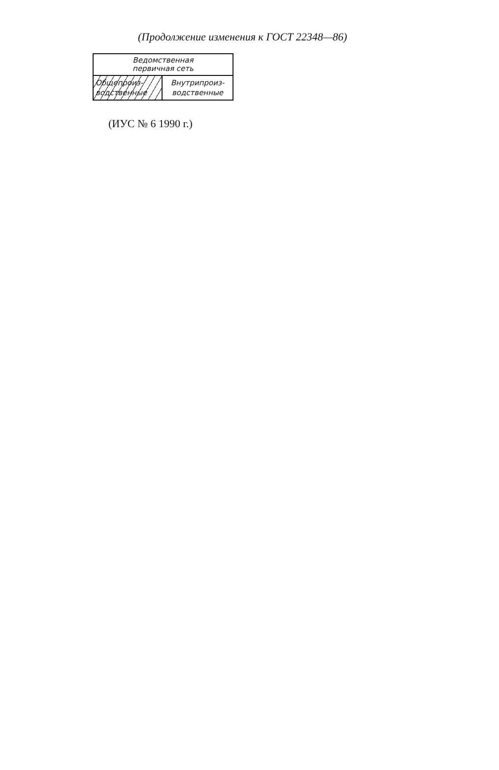(Продолжение изменения к ГОСТ 22348—86)
Ведомственная
первичная сеть
Общепроиз-
водственные
Внутрипроиз-
водственные
(ИУС № 6 1990 г.)